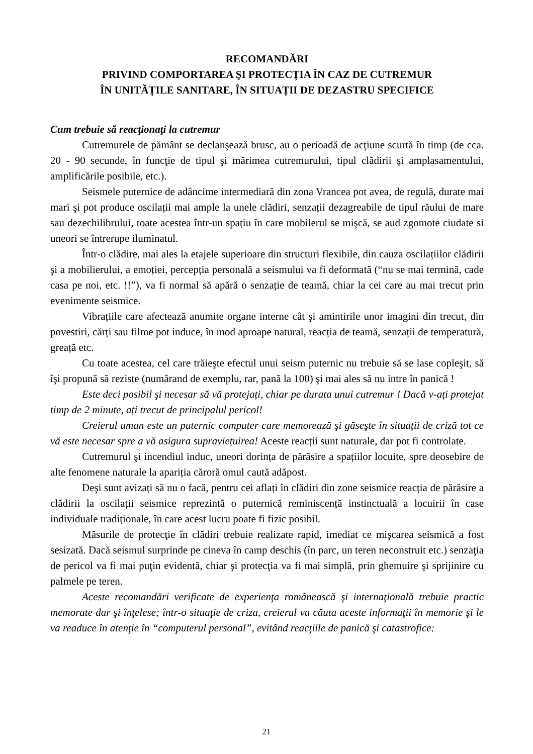RECOMANDĂRI
PRIVIND COMPORTAREA ŞI PROTECȚIA ÎN CAZ DE CUTREMUR
ÎN UNITĂȚILE SANITARE, ÎN SITUAȚII DE DEZASTRU SPECIFICE
Cum trebuie să reacţionaţi la cutremur
Cutremurele de pământ se declanşează brusc, au o perioadă de acţiune scurtă în timp (de cca. 20 - 90 secunde, în funcţie de tipul şi mărimea cutremurului, tipul clădirii şi amplasamentului, amplificările posibile, etc.).
Seismele puternice de adâncime intermediară din zona Vrancea pot avea, de regulă, durate mai mari şi pot produce oscilații mai ample la unele clădiri, senzații dezagreabile de tipul răului de mare sau dezechilibrului, toate acestea într-un spațiu în care mobilerul se mişcă, se aud zgomote ciudate si uneori se întrerupe iluminatul.
Într-o clădire, mai ales la etajele superioare din structuri flexibile, din cauza oscilațiilor clădirii şi a mobilierului, a emoției, percepția personală a seismului va fi deformată (“nu se mai termină, cade casa pe noi, etc. !!”), va fi normal să apără o senzație de teamă, chiar la cei care au mai trecut prin evenimente seismice.
Vibrațiile care afectează anumite organe interne cât şi amintirile unor imagini din trecut, din povestiri, cărți sau filme pot induce, în mod aproape natural, reacția de teamă, senzații de temperatură, greață etc.
Cu toate acestea, cel care trăieşte efectul unui seism puternic nu trebuie să se lase copleşit, să îşi propună să reziste (numărand de exemplu, rar, pană la 100) şi mai ales să nu intre în panică !
Este deci posibil şi necesar să vă protejați, chiar pe durata unui cutremur ! Dacă v-ați protejat timp de 2 minute, ați trecut de principalul pericol!
Creierul uman este un puternic computer care memorează şi găseşte în situații de criză tot ce vă este necesar spre a vă asigura supraviețuirea! Aceste reacții sunt naturale, dar pot fi controlate.
Cutremurul şi incendiul induc, uneori dorința de părăsire a spațiilor locuite, spre deosebire de alte fenomene naturale la apariția căroră omul caută adăpost.
Deşi sunt avizați să nu o facă, pentru cei aflați în clădiri din zone seismice reacția de părăsire a clădirii la oscilații seismice reprezintă o puternică reminiscență instinctuală a locuirii în case individuale tradiționale, în care acest lucru poate fi fizic posibil.
Măsurile de protecţie în clădiri trebuie realizate rapid, imediat ce mişcarea seismică a fost sesizată. Dacă seismul surprinde pe cineva în camp deschis (în parc, un teren neconstruit etc.) senzaţia de pericol va fi mai puţin evidentă, chiar şi protecţia va fi mai simplă, prin ghemuire şi sprijinire cu palmele pe teren.
Aceste recomandări verificate de experienţa românească şi internaţională trebuie practic memorate dar şi înţelese; într-o situaţie de criza, creierul va căuta aceste informaţii în memorie şi le va readuce în atenţie în “computerul personal”, evitând reacţiile de panică şi catastrofice:
21